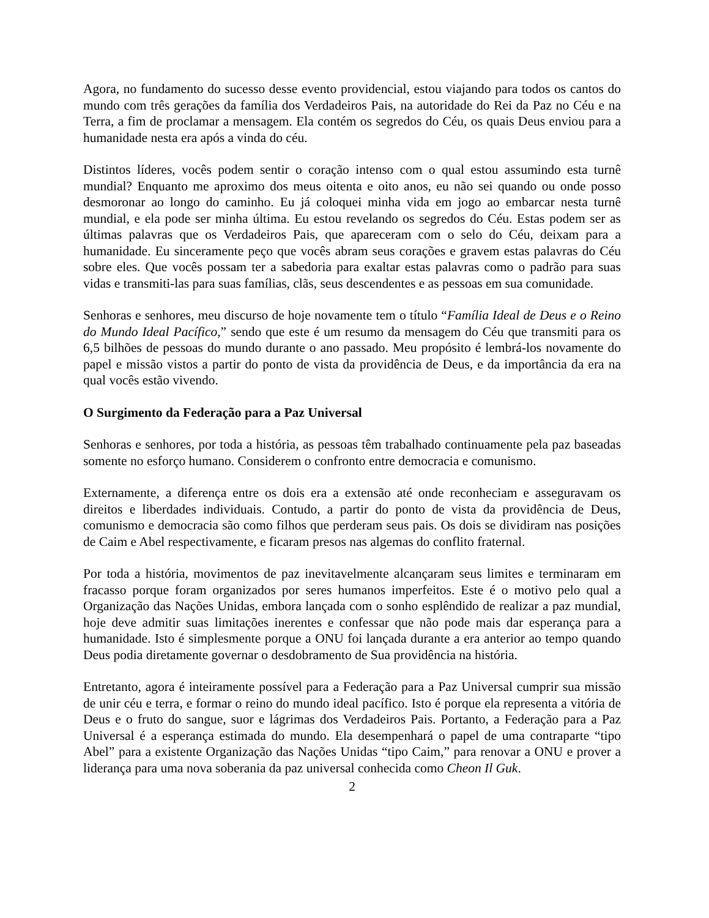Agora, no fundamento do sucesso desse evento providencial, estou viajando para todos os cantos do mundo com três gerações da família dos Verdadeiros Pais, na autoridade do Rei da Paz no Céu e na Terra, a fim de proclamar a mensagem. Ela contém os segredos do Céu, os quais Deus enviou para a humanidade nesta era após a vinda do céu.
Distintos líderes, vocês podem sentir o coração intenso com o qual estou assumindo esta turnê mundial? Enquanto me aproximo dos meus oitenta e oito anos, eu não sei quando ou onde posso desmoronar ao longo do caminho. Eu já coloquei minha vida em jogo ao embarcar nesta turnê mundial, e ela pode ser minha última. Eu estou revelando os segredos do Céu. Estas podem ser as últimas palavras que os Verdadeiros Pais, que apareceram com o selo do Céu, deixam para a humanidade. Eu sinceramente peço que vocês abram seus corações e gravem estas palavras do Céu sobre eles. Que vocês possam ter a sabedoria para exaltar estas palavras como o padrão para suas vidas e transmiti-las para suas famílias, clãs, seus descendentes e as pessoas em sua comunidade.
Senhoras e senhores, meu discurso de hoje novamente tem o título “Família Ideal de Deus e o Reino do Mundo Ideal Pacífico,” sendo que este é um resumo da mensagem do Céu que transmiti para os 6,5 bilhões de pessoas do mundo durante o ano passado. Meu propósito é lembrá-los novamente do papel e missão vistos a partir do ponto de vista da providência de Deus, e da importância da era na qual vocês estão vivendo.
O Surgimento da Federação para a Paz Universal
Senhoras e senhores, por toda a história, as pessoas têm trabalhado continuamente pela paz baseadas somente no esforço humano. Considerem o confronto entre democracia e comunismo.
Externamente, a diferença entre os dois era a extensão até onde reconheciam e asseguravam os direitos e liberdades individuais. Contudo, a partir do ponto de vista da providência de Deus, comunismo e democracia são como filhos que perderam seus pais. Os dois se dividiram nas posições de Caim e Abel respectivamente, e ficaram presos nas algemas do conflito fraternal.
Por toda a história, movimentos de paz inevitavelmente alcançaram seus limites e terminaram em fracasso porque foram organizados por seres humanos imperfeitos. Este é o motivo pelo qual a Organização das Nações Unidas, embora lançada com o sonho esplêndido de realizar a paz mundial, hoje deve admitir suas limitações inerentes e confessar que não pode mais dar esperança para a humanidade. Isto é simplesmente porque a ONU foi lançada durante a era anterior ao tempo quando Deus podia diretamente governar o desdobramento de Sua providência na história.
Entretanto, agora é inteiramente possível para a Federação para a Paz Universal cumprir sua missão de unir céu e terra, e formar o reino do mundo ideal pacífico. Isto é porque ela representa a vitória de Deus e o fruto do sangue, suor e lágrimas dos Verdadeiros Pais. Portanto, a Federação para a Paz Universal é a esperança estimada do mundo. Ela desempenhará o papel de uma contraparte “tipo Abel” para a existente Organização das Nações Unidas “tipo Caim,” para renovar a ONU e prover a liderança para uma nova soberania da paz universal conhecida como Cheon Il Guk.
2